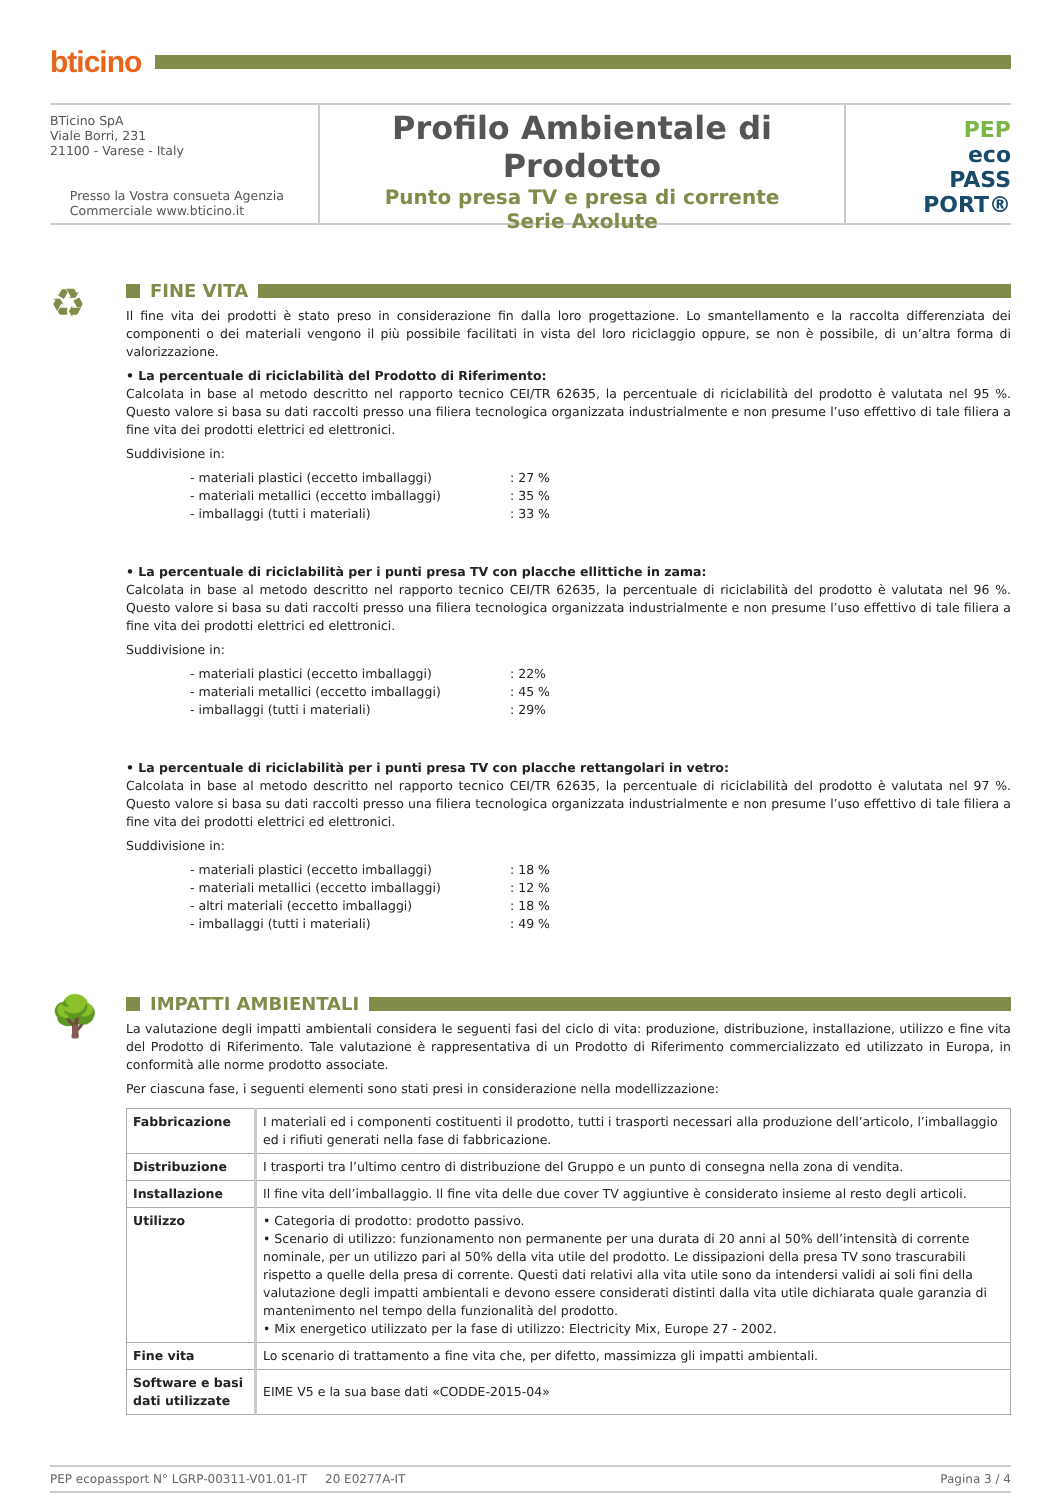bticino
BTicino SpA
Viale Borri, 231
21100 - Varese - Italy
Presso la Vostra consueta Agenzia
Commerciale www.bticino.it
Profilo Ambientale di Prodotto
Punto presa TV e presa di corrente
Serie Axolute
PEP
eco
PASS
PORT®
♻
FINE VITA
Il fine vita dei prodotti è stato preso in considerazione fin dalla loro progettazione. Lo smantellamento e la raccolta differenziata dei componenti o dei materiali vengono il più possibile facilitati in vista del loro riciclaggio oppure, se non è possibile, di un’altra forma di valorizzazione.
• La percentuale di riciclabilità del Prodotto di Riferimento:
Calcolata in base al metodo descritto nel rapporto tecnico CEI/TR 62635, la percentuale di riciclabilità del prodotto è valutata nel 95 %. Questo valore si basa su dati raccolti presso una filiera tecnologica organizzata industrialmente e non presume l’uso effettivo di tale filiera a fine vita dei prodotti elettrici ed elettronici.
Suddivisione in:
- materiali plastici (eccetto imballaggi): 27 %
- materiali metallici (eccetto imballaggi): 35 %
- imballaggi (tutti i materiali): 33 %
• La percentuale di riciclabilità per i punti presa TV con placche ellittiche in zama:
Calcolata in base al metodo descritto nel rapporto tecnico CEI/TR 62635, la percentuale di riciclabilità del prodotto è valutata nel 96 %. Questo valore si basa su dati raccolti presso una filiera tecnologica organizzata industrialmente e non presume l’uso effettivo di tale filiera a fine vita dei prodotti elettrici ed elettronici.
Suddivisione in:
- materiali plastici (eccetto imballaggi): 22%
- materiali metallici (eccetto imballaggi): 45 %
- imballaggi (tutti i materiali): 29%
• La percentuale di riciclabilità per i punti presa TV con placche rettangolari in vetro:
Calcolata in base al metodo descritto nel rapporto tecnico CEI/TR 62635, la percentuale di riciclabilità del prodotto è valutata nel 97 %. Questo valore si basa su dati raccolti presso una filiera tecnologica organizzata industrialmente e non presume l’uso effettivo di tale filiera a fine vita dei prodotti elettrici ed elettronici.
Suddivisione in:
- materiali plastici (eccetto imballaggi): 18 %
- materiali metallici (eccetto imballaggi): 12 %
- altri materiali (eccetto imballaggi): 18 %
- imballaggi (tutti i materiali): 49 %
🌳
IMPATTI AMBIENTALI
La valutazione degli impatti ambientali considera le seguenti fasi del ciclo di vita: produzione, distribuzione, installazione, utilizzo e fine vita del Prodotto di Riferimento. Tale valutazione è rappresentativa di un Prodotto di Riferimento commercializzato ed utilizzato in Europa, in conformità alle norme prodotto associate.
Per ciascuna fase, i seguenti elementi sono stati presi in considerazione nella modellizzazione:
| Fabbricazione | I materiali ed i componenti costituenti il prodotto, tutti i trasporti necessari alla produzione dell’articolo, l’imballaggio ed i rifiuti generati nella fase di fabbricazione. |
| Distribuzione | I trasporti tra l’ultimo centro di distribuzione del Gruppo e un punto di consegna nella zona di vendita. |
| Installazione | Il fine vita dell’imballaggio. Il fine vita delle due cover TV aggiuntive è considerato insieme al resto degli articoli. |
| Utilizzo | • Categoria di prodotto: prodotto passivo. • Scenario di utilizzo: funzionamento non permanente per una durata di 20 anni al 50% dell’intensità di corrente nominale, per un utilizzo pari al 50% della vita utile del prodotto. Le dissipazioni della presa TV sono trascurabili rispetto a quelle della presa di corrente. Questi dati relativi alla vita utile sono da intendersi validi ai soli fini della valutazione degli impatti ambientali e devono essere considerati distinti dalla vita utile dichiarata quale garanzia di mantenimento nel tempo della funzionalità del prodotto. • Mix energetico utilizzato per la fase di utilizzo: Electricity Mix, Europe 27 - 2002. |
| Fine vita | Lo scenario di trattamento a fine vita che, per difetto, massimizza gli impatti ambientali. |
| Software e basi dati utilizzate | EIME V5 e la sua base dati «CODDE-2015-04» |
PEP ecopassport N° LGRP-00311-V01.01-IT 20 E0277A-IT Pagina 3 / 4